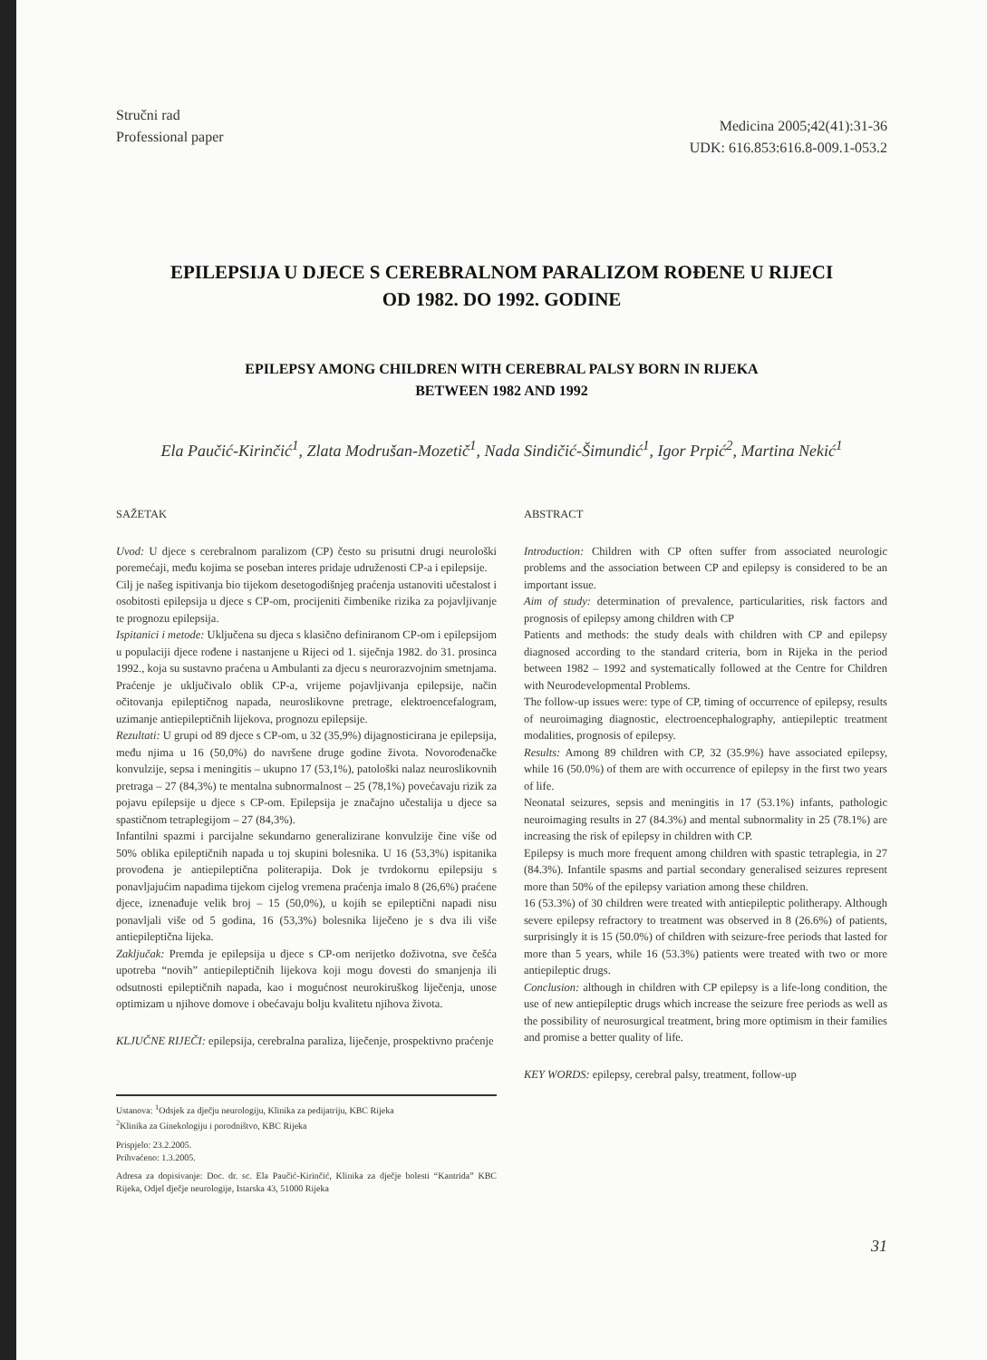Stručni rad
Professional paper
Medicina 2005;42(41):31-36
UDK: 616.853:616.8-009.1-053.2
EPILEPSIJA U DJECE S CEREBRALNOM PARALIZOM ROĐENE U RIJECI
OD 1982. DO 1992. GODINE
EPILEPSY AMONG CHILDREN WITH CEREBRAL PALSY BORN IN RIJEKA
BETWEEN 1982 AND 1992
Ela Paučić-Kirinčić<sup>1</sup>, Zlata Modrušan-Mozetič<sup>1</sup>, Nada Sindičić-Šimundić<sup>1</sup>, Igor Prpić<sup>2</sup>, Martina Nekić<sup>1</sup>
SAŽETAK
Uvod: U djece s cerebralnom paralizom (CP) često su prisutni drugi neurološki poremećaji, među kojima se poseban interes pridaje udruženosti CP-a i epilepsije.
Cilj je našeg ispitivanja bio tijekom desetogodišnjeg praćenja ustanoviti učestalost i osobitosti epilepsija u djece s CP-om, procijeniti čimbenike rizika za pojavljivanje te prognozu epilepsija.
Ispitanici i metode: Uključena su djeca s klasično definiranom CP-om i epilepsijom u populaciji djece rođene i nastanjene u Rijeci od 1. siječnja 1982. do 31. prosinca 1992., koja su sustavno praćena u Ambulanti za djecu s neurorazvojnim smetnjama. Praćenje je uključivalo oblik CP-a, vrijeme pojavljivanja epilepsije, način očitovanja epileptičnog napada, neuroslikovne pretrage, elektroencefalogram, uzimanje antiepileptičnih lijekova, prognozu epilepsije.
Rezultati: U grupi od 89 djece s CP-om, u 32 (35,9%) dijagnosticirana je epilepsija, među njima u 16 (50,0%) do navršene druge godine života. Novorođenačke konvulzije, sepsa i meningitis – ukupno 17 (53,1%), patološki nalaz neuroslikovnih pretraga – 27 (84,3%) te mentalna subnormalnost – 25 (78,1%) povećavaju rizik za pojavu epilepsije u djece s CP-om. Epilepsija je značajno učestalija u djece sa spastičnom tetraplegijom – 27 (84,3%).
Infantilni spazmi i parcijalne sekundarno generalizirane konvulzije čine više od 50% oblika epileptičnih napada u toj skupini bolesnika. U 16 (53,3%) ispitanika provođena je antiepileptična politerapija. Dok je tvrdokornu epilepsiju s ponavljajućim napadima tijekom cijelog vremena praćenja imalo 8 (26,6%) praćene djece, iznenađuje velik broj – 15 (50,0%), u kojih se epileptični napadi nisu ponavljali više od 5 godina, 16 (53,3%) bolesnika liječeno je s dva ili više antiepileptična lijeka.
Zaključak: Premda je epilepsija u djece s CP-om nerijetko doživotna, sve češća upotreba “novih” antiepileptičnih lijekova koji mogu dovesti do smanjenja ili odsutnosti epileptičnih napada, kao i mogućnost neurokiruškog liječenja, unose optimizam u njihove domove i obećavaju bolju kvalitetu njihova života.
KLJUČNE RIJEČI: epilepsija, cerebralna paraliza, liječenje, prospektivno praćenje
Ustanova: <sup>1</sup>Odsjek za dječju neurologiju, Klinika za pedijatriju, KBC Rijeka
<sup>2</sup> Klinika za Ginekologiju i porodništvo, KBC Rijeka
Prispjelo: 23.2.2005.
Prihvaćeno: 1.3.2005.
Adresa za dopisivanje: Doc. dr. sc. Ela Paučić-Kirinčić, Klinika za dječje bolesti “Kantrida” KBC Rijeka, Odjel dječje neurologije, Istarska 43, 51000 Rijeka
ABSTRACT
Introduction: Children with CP often suffer from associated neurologic problems and the association between CP and epilepsy is considered to be an important issue.
Aim of study: determination of prevalence, particularities, risk factors and prognosis of epilepsy among children with CP
Patients and methods: the study deals with children with CP and epilepsy diagnosed according to the standard criteria, born in Rijeka in the period between 1982 – 1992 and systematically followed at the Centre for Children with Neurodevelopmental Problems.
The follow-up issues were: type of CP, timing of occurrence of epilepsy, results of neuroimaging diagnostic, electroencephalography, antiepileptic treatment modalities, prognosis of epilepsy.
Results: Among 89 children with CP, 32 (35.9%) have associated epilepsy, while 16 (50.0%) of them are with occurrence of epilepsy in the first two years of life.
Neonatal seizures, sepsis and meningitis in 17 (53.1%) infants, pathologic neuroimaging results in 27 (84.3%) and mental subnormality in 25 (78.1%) are increasing the risk of epilepsy in children with CP.
Epilepsy is much more frequent among children with spastic tetraplegia, in 27 (84.3%). Infantile spasms and partial secondary generalised seizures represent more than 50% of the epilepsy variation among these children.
16 (53.3%) of 30 children were treated with antiepileptic politherapy. Although severe epilepsy refractory to treatment was observed in 8 (26.6%) of patients, surprisingly it is 15 (50.0%) of children with seizure-free periods that lasted for more than 5 years, while 16 (53.3%) patients were treated with two or more antiepileptic drugs.
Conclusion: although in children with CP epilepsy is a life-long condition, the use of new antiepileptic drugs which increase the seizure free periods as well as the possibility of neurosurgical treatment, bring more optimism in their families and promise a better quality of life.
KEY WORDS: epilepsy, cerebral palsy, treatment, follow-up
31